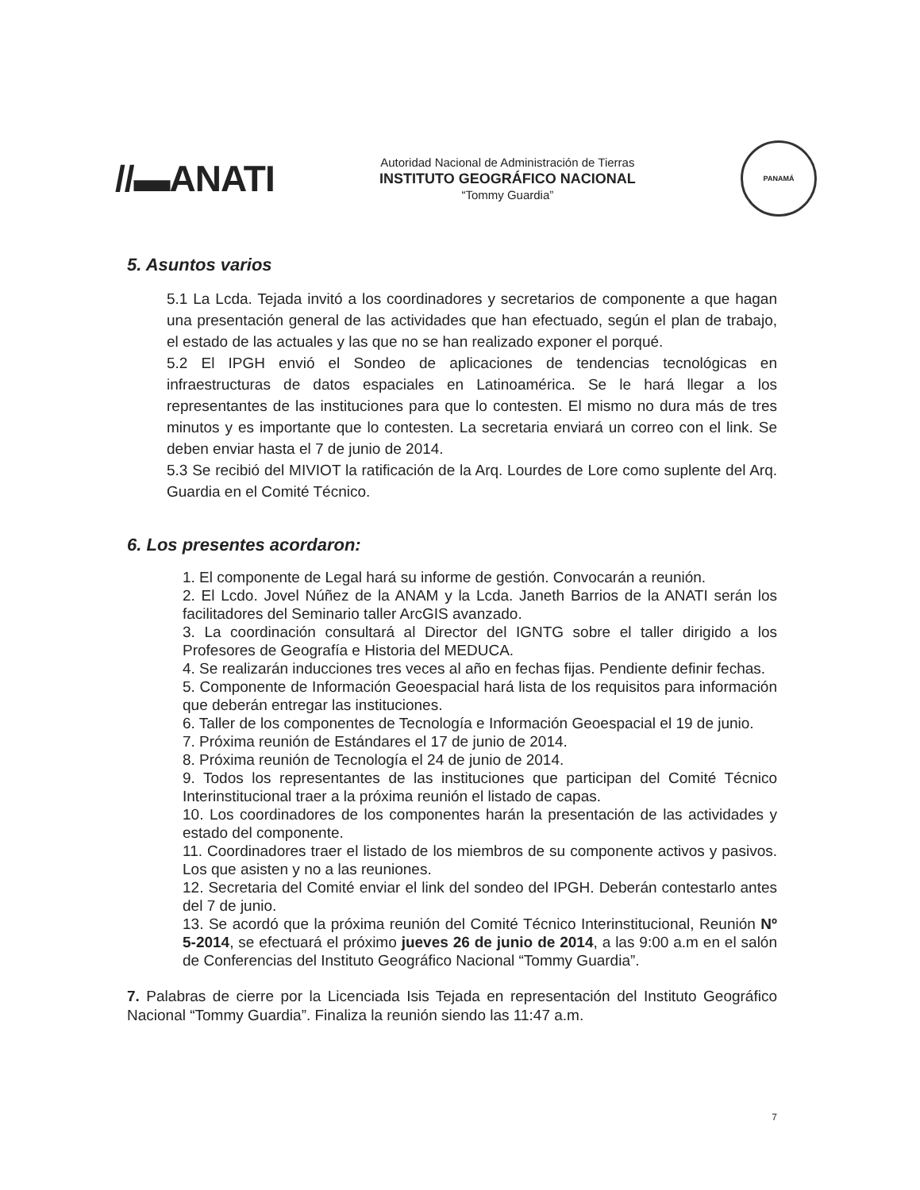//▬ANATI
Autoridad Nacional de Administración de Tierras
INSTITUTO GEOGRÁFICO NACIONAL
“Tommy Guardia”
PANAMÁ
5. Asuntos varios
5.1 La Lcda. Tejada invitó a los coordinadores y secretarios de componente a que hagan una presentación general de las actividades que han efectuado, según el plan de trabajo, el estado de las actuales y las que no se han realizado exponer el porqué.
5.2 El IPGH envió el Sondeo de aplicaciones de tendencias tecnológicas en infraestructuras de datos espaciales en Latinoamérica. Se le hará llegar a los representantes de las instituciones para que lo contesten. El mismo no dura más de tres minutos y es importante que lo contesten. La secretaria enviará un correo con el link. Se deben enviar hasta el 7 de junio de 2014.
5.3 Se recibió del MIVIOT la ratificación de la Arq. Lourdes de Lore como suplente del Arq. Guardia en el Comité Técnico.
6. Los presentes acordaron:
1. El componente de Legal hará su informe de gestión. Convocarán a reunión.
2. El Lcdo. Jovel Núñez de la ANAM y la Lcda. Janeth Barrios de la ANATI serán los facilitadores del Seminario taller ArcGIS avanzado.
3. La coordinación consultará al Director del IGNTG sobre el taller dirigido a los Profesores de Geografía e Historia del MEDUCA.
4. Se realizarán inducciones tres veces al año en fechas fijas. Pendiente definir fechas.
5. Componente de Información Geoespacial hará lista de los requisitos para información que deberán entregar las instituciones.
6. Taller de los componentes de Tecnología e Información Geoespacial el 19 de junio.
7. Próxima reunión de Estándares el 17 de junio de 2014.
8. Próxima reunión de Tecnología el 24 de junio de 2014.
9. Todos los representantes de las instituciones que participan del Comité Técnico Interinstitucional traer a la próxima reunión el listado de capas.
10. Los coordinadores de los componentes harán la presentación de las actividades y estado del componente.
11. Coordinadores traer el listado de los miembros de su componente activos y pasivos. Los que asisten y no a las reuniones.
12. Secretaria del Comité enviar el link del sondeo del IPGH. Deberán contestarlo antes del 7 de junio.
13. Se acordó que la próxima reunión del Comité Técnico Interinstitucional, Reunión Nº 5-2014, se efectuará el próximo jueves 26 de junio de 2014, a las 9:00 a.m en el salón de Conferencias del Instituto Geográfico Nacional “Tommy Guardia”.
7. Palabras de cierre por la Licenciada Isis Tejada en representación del Instituto Geográfico Nacional “Tommy Guardia”. Finaliza la reunión siendo las 11:47 a.m.
7